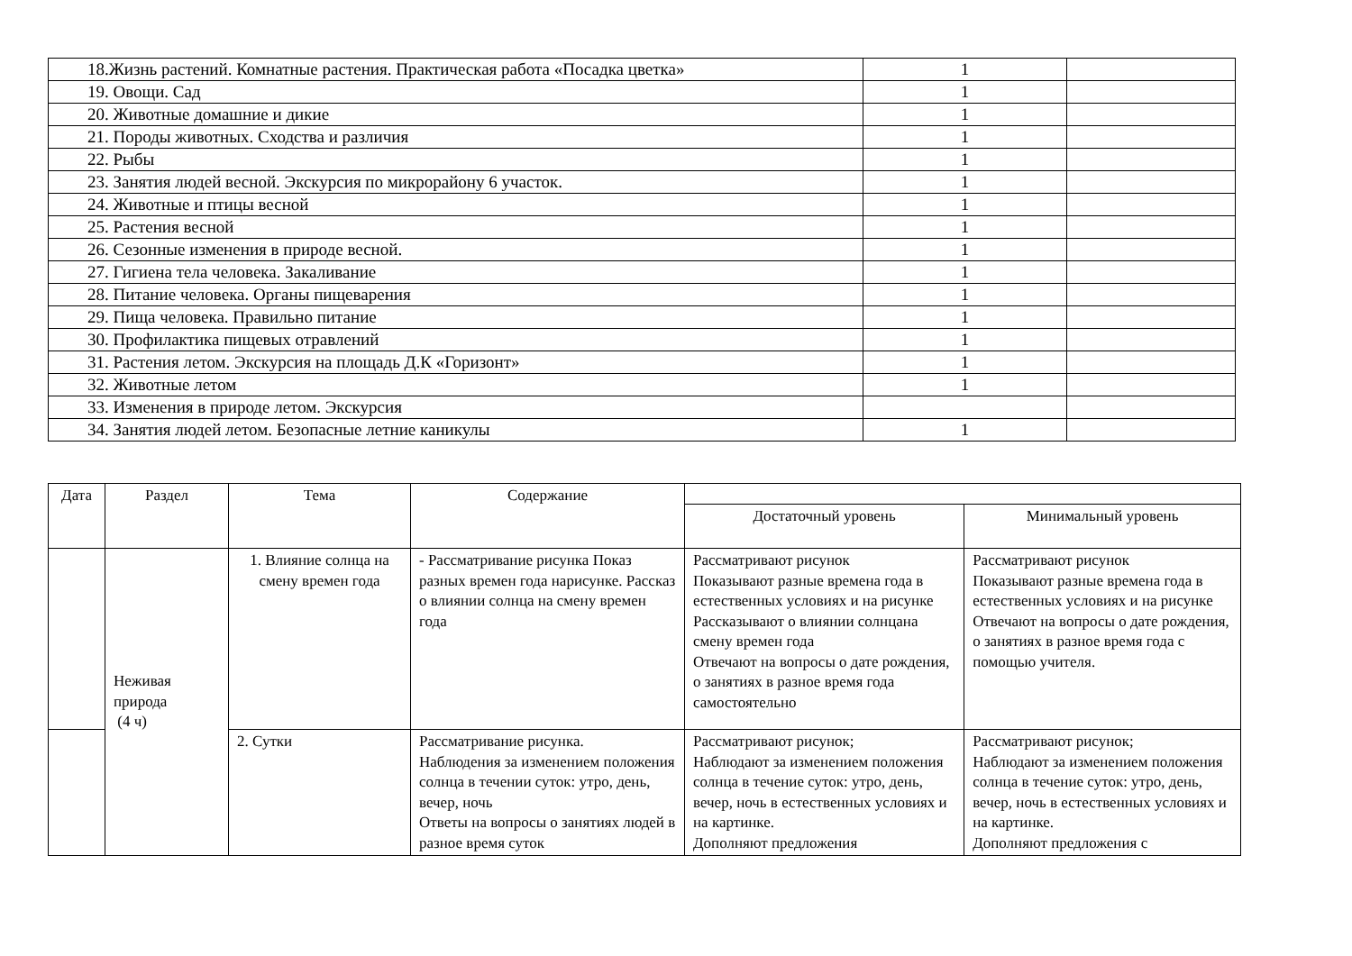| 18.Жизнь растений. Комнатные растения. Практическая работа «Посадка цветка» | 1 | |
| 19. Овощи. Сад | 1 | |
| 20. Животные домашние и дикие | 1 | |
| 21. Породы животных. Сходства и различия | 1 | |
| 22. Рыбы | 1 | |
| 23. Занятия людей весной. Экскурсия по микрорайону 6 участок. | 1 | |
| 24. Животные и птицы весной | 1 | |
| 25. Растения весной | 1 | |
| 26. Сезонные изменения в природе весной. | 1 | |
| 27. Гигиена тела человека. Закаливание | 1 | |
| 28. Питание человека. Органы пищеварения | 1 | |
| 29. Пища человека. Правильно питание | 1 | |
| 30. Профилактика пищевых отравлений | 1 | |
| 31. Растения летом. Экскурсия на площадь Д.К «Горизонт» | 1 | |
| 32. Животные летом | 1 | |
| 33. Изменения в природе летом. Экскурсия | | |
| 34. Занятия людей летом. Безопасные летние каникулы | 1 | |
| Дата | Раздел | Тема | Содержание | | |
| --- | --- | --- | --- | --- | --- |
| | | | | Достаточный уровень | Минимальный уровень |
| | Неживая природа (4 ч) | 1. Влияние солнца на смену времен года | - Рассматривание рисунка Показ разных времен года нарисунке. Рассказ о влиянии солнца на смену времен года | Рассматривают рисунок Показывают разные времена года в естественных условиях и на рисунке Рассказывают о влиянии солнцана смену времен года Отвечают на вопросы о дате рождения, о занятиях в разное время года самостоятельно | Рассматривают рисунок Показывают разные времена года в естественных условиях и на рисунке Отвечают на вопросы о дате рождения, о занятиях в разное время года с помощью учителя. |
| | | 2. Сутки | Рассматривание рисунка. Наблюдения за изменением положения солнца в течении суток: утро, день, вечер, ночь Ответы на вопросы о занятиях людей в разное время суток | Рассматривают рисунок; Наблюдают за изменением положения солнца в течение суток: утро, день, вечер, ночь в естественных условиях и на картинке. Дополняют предложения | Рассматривают рисунок; Наблюдают за изменением положения солнца в течение суток: утро, день, вечер, ночь в естественных условиях и на картинке. Дополняют предложения с |